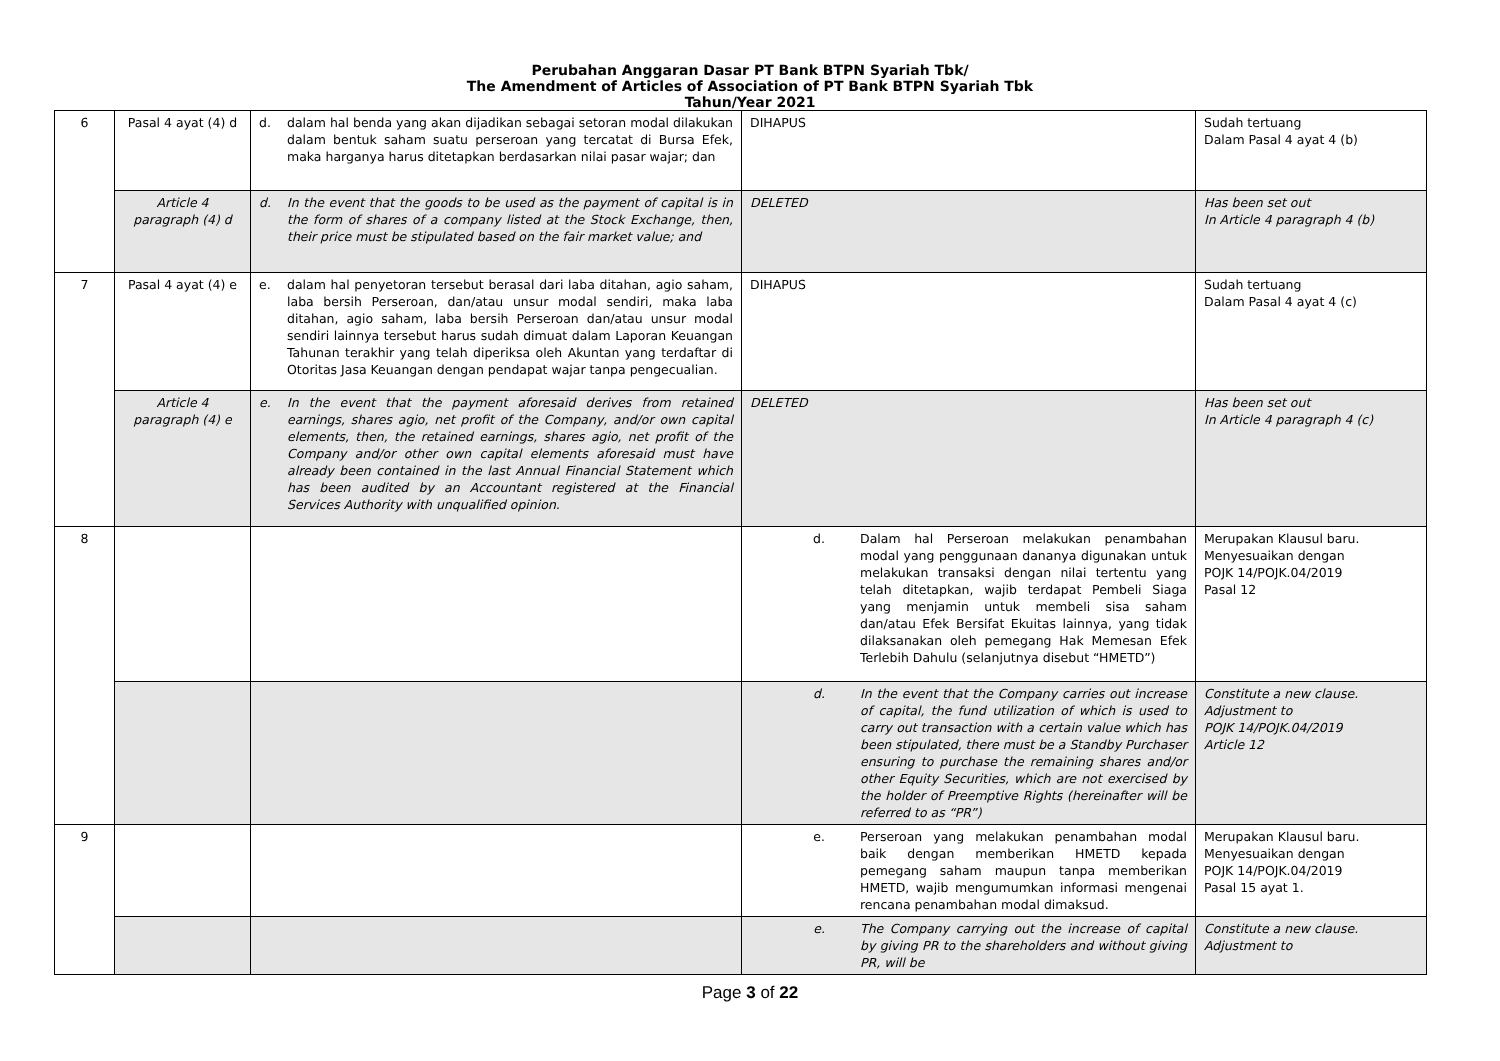Perubahan Anggaran Dasar PT Bank BTPN Syariah Tbk/
The Amendment of Articles of Association of PT Bank BTPN Syariah Tbk
Tahun/Year 2021
| 6 | Pasal 4 ayat (4) d | d. dalam hal benda yang akan dijadikan sebagai setoran modal dilakukan dalam bentuk saham suatu perseroan yang tercatat di Bursa Efek, maka harganya harus ditetapkan berdasarkan nilai pasar wajar; dan | DIHAPUS | Sudah tertuang Dalam Pasal 4 ayat 4 (b) |
| | Article 4 paragraph (4) d | d. In the event that the goods to be used as the payment of capital is in the form of shares of a company listed at the Stock Exchange, then, their price must be stipulated based on the fair market value; and | DELETED | Has been set out In Article 4 paragraph 4 (b) |
| 7 | Pasal 4 ayat (4) e | e. dalam hal penyetoran tersebut berasal dari laba ditahan, agio saham, laba bersih Perseroan, dan/atau unsur modal sendiri, maka laba ditahan, agio saham, laba bersih Perseroan dan/atau unsur modal sendiri lainnya tersebut harus sudah dimuat dalam Laporan Keuangan Tahunan terakhir yang telah diperiksa oleh Akuntan yang terdaftar di Otoritas Jasa Keuangan dengan pendapat wajar tanpa pengecualian. | DIHAPUS | Sudah tertuang Dalam Pasal 4 ayat 4 (c) |
| | Article 4 paragraph (4) e | e. In the event that the payment aforesaid derives from retained earnings, shares agio, net profit of the Company, and/or own capital elements, then, the retained earnings, shares agio, net profit of the Company and/or other own capital elements aforesaid must have already been contained in the last Annual Financial Statement which has been audited by an Accountant registered at the Financial Services Authority with unqualified opinion. | DELETED | Has been set out In Article 4 paragraph 4 (c) |
| 8 | | | d. Dalam hal Perseroan melakukan penambahan modal yang penggunaan dananya digunakan untuk melakukan transaksi dengan nilai tertentu yang telah ditetapkan, wajib terdapat Pembeli Siaga yang menjamin untuk membeli sisa saham dan/atau Efek Bersifat Ekuitas lainnya, yang tidak dilaksanakan oleh pemegang Hak Memesan Efek Terlebih Dahulu (selanjutnya disebut “HMETD”) | Merupakan Klausul baru. Menyesuaikan dengan POJK 14/POJK.04/2019 Pasal 12 |
| | | | d. In the event that the Company carries out increase of capital, the fund utilization of which is used to carry out transaction with a certain value which has been stipulated, there must be a Standby Purchaser ensuring to purchase the remaining shares and/or other Equity Securities, which are not exercised by the holder of Preemptive Rights (hereinafter will be referred to as “PR”) | Constitute a new clause. Adjustment to POJK 14/POJK.04/2019 Article 12 |
| 9 | | | e. Perseroan yang melakukan penambahan modal baik dengan memberikan HMETD kepada pemegang saham maupun tanpa memberikan HMETD, wajib mengumumkan informasi mengenai rencana penambahan modal dimaksud. | Merupakan Klausul baru. Menyesuaikan dengan POJK 14/POJK.04/2019 Pasal 15 ayat 1. |
| | | | e. The Company carrying out the increase of capital by giving PR to the shareholders and without giving PR, will be | Constitute a new clause. Adjustment to |
Page 3 of 22